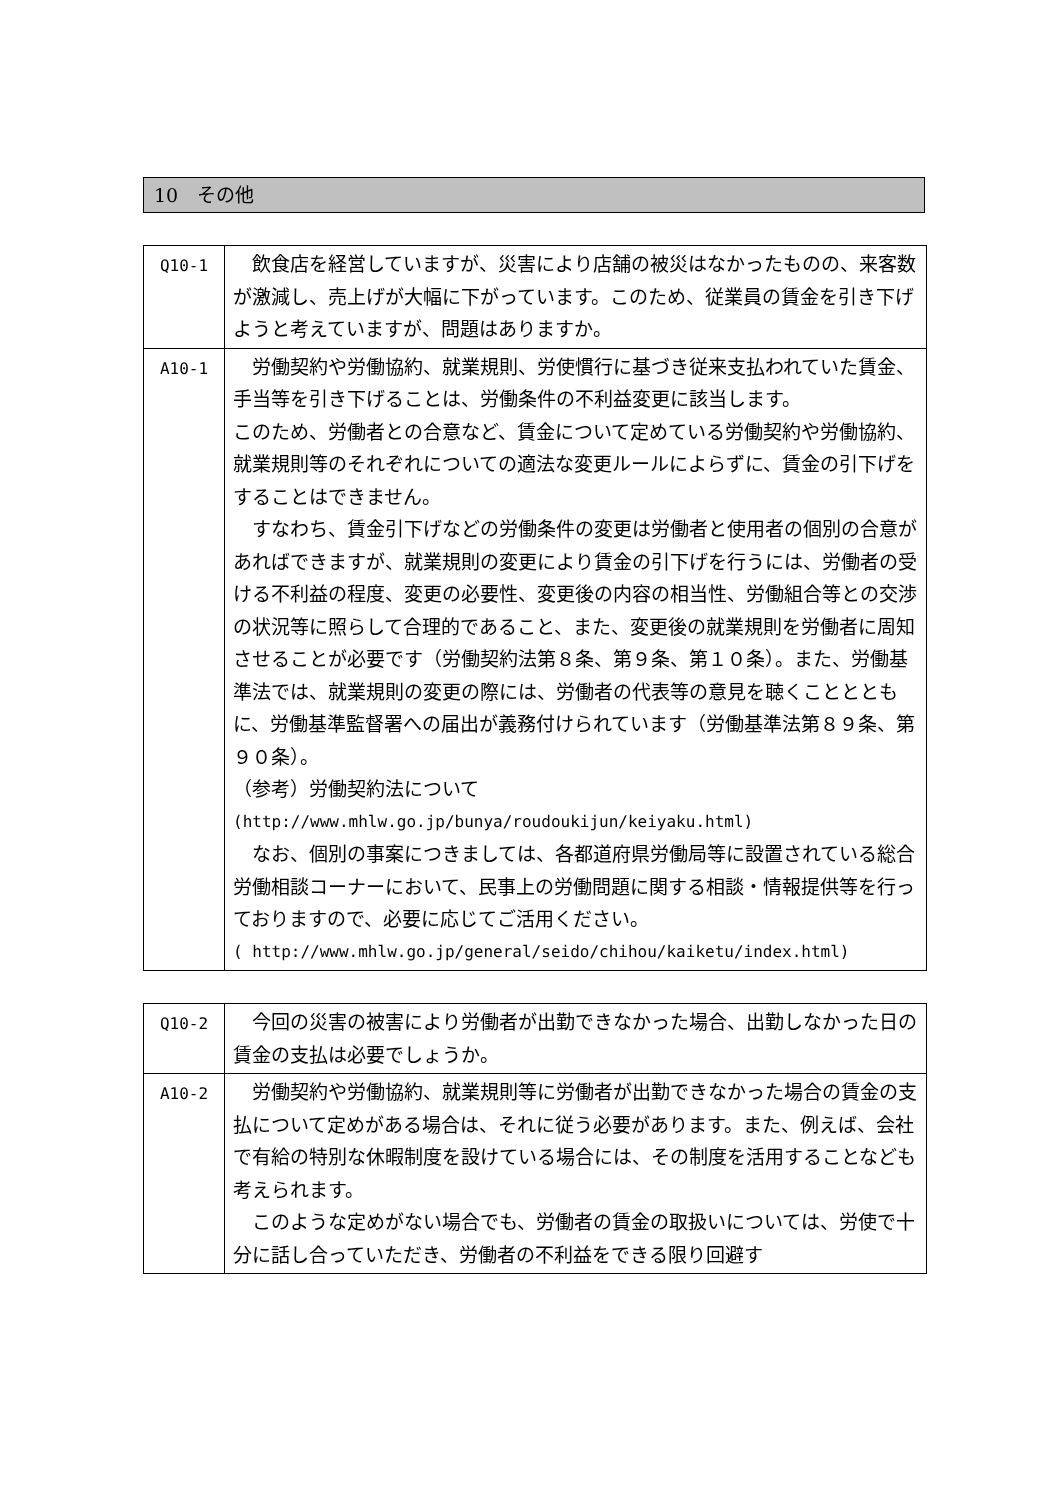10　その他
| Q10-1 | 飲食店を経営していますが、災害により店舗の被災はなかったものの、来客数が激減し、売上げが大幅に下がっています。このため、従業員の賃金を引き下げようと考えていますが、問題はありますか。 |
| A10-1 | 労働契約や労働協約、就業規則、労使慣行に基づき従来支払われていた賃金、手当等を引き下げることは、労働条件の不利益変更に該当します。 このため、労働者との合意など、賃金について定めている労働契約や労働協約、就業規則等のそれぞれについての適法な変更ルールによらずに、賃金の引下げをすることはできません。 すなわち、賃金引下げなどの労働条件の変更は労働者と使用者の個別の合意があればできますが、就業規則の変更により賃金の引下げを行うには、労働者の受ける不利益の程度、変更の必要性、変更後の内容の相当性、労働組合等との交渉の状況等に照らして合理的であること、また、変更後の就業規則を労働者に周知させることが必要です（労働契約法第８条、第９条、第１０条）。また、労働基準法では、就業規則の変更の際には、労働者の代表等の意見を聴くこととともに、労働基準監督署への届出が義務付けられています（労働基準法第８９条、第９０条）。 （参考）労働契約法について (http://www.mhlw.go.jp/bunya/roudoukijun/keiyaku.html) なお、個別の事案につきましては、各都道府県労働局等に設置されている総合労働相談コーナーにおいて、民事上の労働問題に関する相談・情報提供等を行っておりますので、必要に応じてご活用ください。 ( http://www.mhlw.go.jp/general/seido/chihou/kaiketu/index.html) |
| Q10-2 | 今回の災害の被害により労働者が出勤できなかった場合、出勤しなかった日の賃金の支払は必要でしょうか。 |
| A10-2 | 労働契約や労働協約、就業規則等に労働者が出勤できなかった場合の賃金の支払について定めがある場合は、それに従う必要があります。また、例えば、会社で有給の特別な休暇制度を設けている場合には、その制度を活用することなども考えられます。 このような定めがない場合でも、労働者の賃金の取扱いについては、労使で十分に話し合っていただき、労働者の不利益をできる限り回避す |